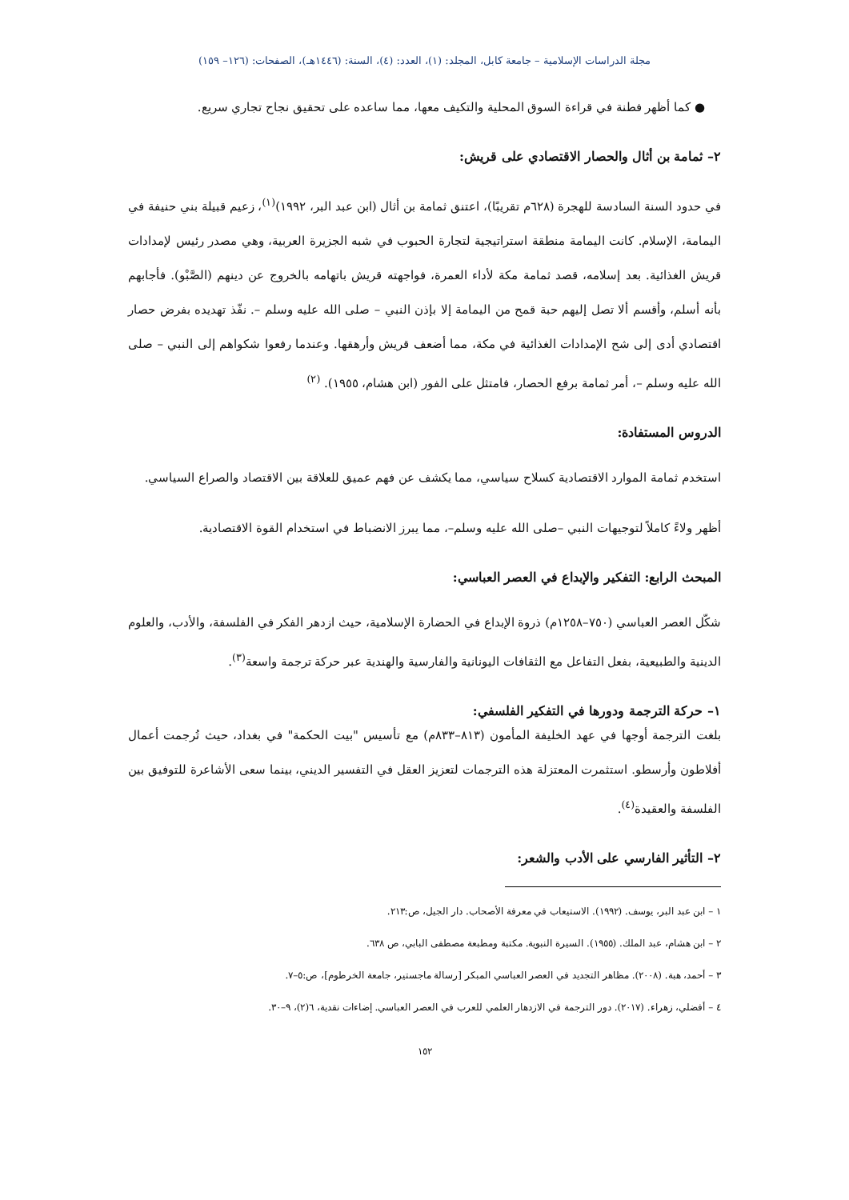مجلة الدراسات الإسلامية – جامعة كابل، المجلد: (١)، العدد: (٤)، السنة: (١٤٤٦هـ)، الصفحات: (١٢٦– ١٥٩)
● كما أظهر فطنة في قراءة السوق المحلية والتكيف معها، مما ساعده على تحقيق نجاح تجاري سريع.
٢– ثمامة بن أثال والحصار الاقتصادي على قريش:
في حدود السنة السادسة للهجرة (٦٢٨م تقريبًا)، اعتنق ثمامة بن أثال (ابن عبد البر، ١٩٩٢)<sup>(١)</sup>، زعيم قبيلة بني حنيفة في اليمامة، الإسلام. كانت اليمامة منطقة استراتيجية لتجارة الحبوب في شبه الجزيرة العربية، وهي مصدر رئيس لإمدادات قريش الغذائية. بعد إسلامه، قصد ثمامة مكة لأداء العمرة، فواجهته قريش باتهامه بالخروج عن دينهم (الصَّبْو). فأجابهم بأنه أسلم، وأقسم ألا تصل إليهم حبة قمح من اليمامة إلا بإذن النبي – صلى الله عليه وسلم –. نفّذ تهديده بفرض حصار اقتصادي أدى إلى شح الإمدادات الغذائية في مكة، مما أضعف قريش وأرهقها. وعندما رفعوا شكواهم إلى النبي – صلى الله عليه وسلم –، أمر ثمامة برفع الحصار، فامتثل على الفور (ابن هشام، ١٩٥٥). <sup>(٢)</sup>
الدروس المستفادة:
استخدم ثمامة الموارد الاقتصادية كسلاح سياسي، مما يكشف عن فهم عميق للعلاقة بين الاقتصاد والصراع السياسي.
أظهر ولاءً كاملاً لتوجيهات النبي –صلى الله عليه وسلم–، مما يبرز الانضباط في استخدام القوة الاقتصادية.
المبحث الرابع: التفكير والإبداع في العصر العباسي:
شكّل العصر العباسي (٧٥٠–١٢٥٨م) ذروة الإبداع في الحضارة الإسلامية، حيث ازدهر الفكر في الفلسفة، والأدب، والعلوم الدينية والطبيعية، بفعل التفاعل مع الثقافات اليونانية والفارسية والهندية عبر حركة ترجمة واسعة<sup>(٣)</sup>.
١– حركة الترجمة ودورها في التفكير الفلسفي:
بلغت الترجمة أوجها في عهد الخليفة المأمون (٨١٣–٨٣٣م) مع تأسيس "بيت الحكمة" في بغداد، حيث تُرجمت أعمال أفلاطون وأرسطو. استثمرت المعتزلة هذه الترجمات لتعزيز العقل في التفسير الديني، بينما سعى الأشاعرة للتوفيق بين الفلسفة والعقيدة<sup>(٤)</sup>.
٢– التأثير الفارسي على الأدب والشعر:
١ – ابن عبد البر، يوسف. (١٩٩٢). الاستيعاب في معرفة الأصحاب. دار الجيل، ص:٢١٣.
٢ – ابن هشام، عبد الملك. (١٩٥٥). السيرة النبوية. مكتبة ومطبعة مصطفى البابي، ص ٦٣٨.
٣ – أحمد، هبة. (٢٠٠٨). مظاهر التجديد في العصر العباسي المبكر [رسالة ماجستير، جامعة الخرطوم]، ص:٥–٧.
٤ – أفضلي، زهراء. (٢٠١٧). دور الترجمة في الازدهار العلمي للعرب في العصر العباسي. إضاءات نقدية، ٦(٢)، ٩–٣٠.
١٥٢